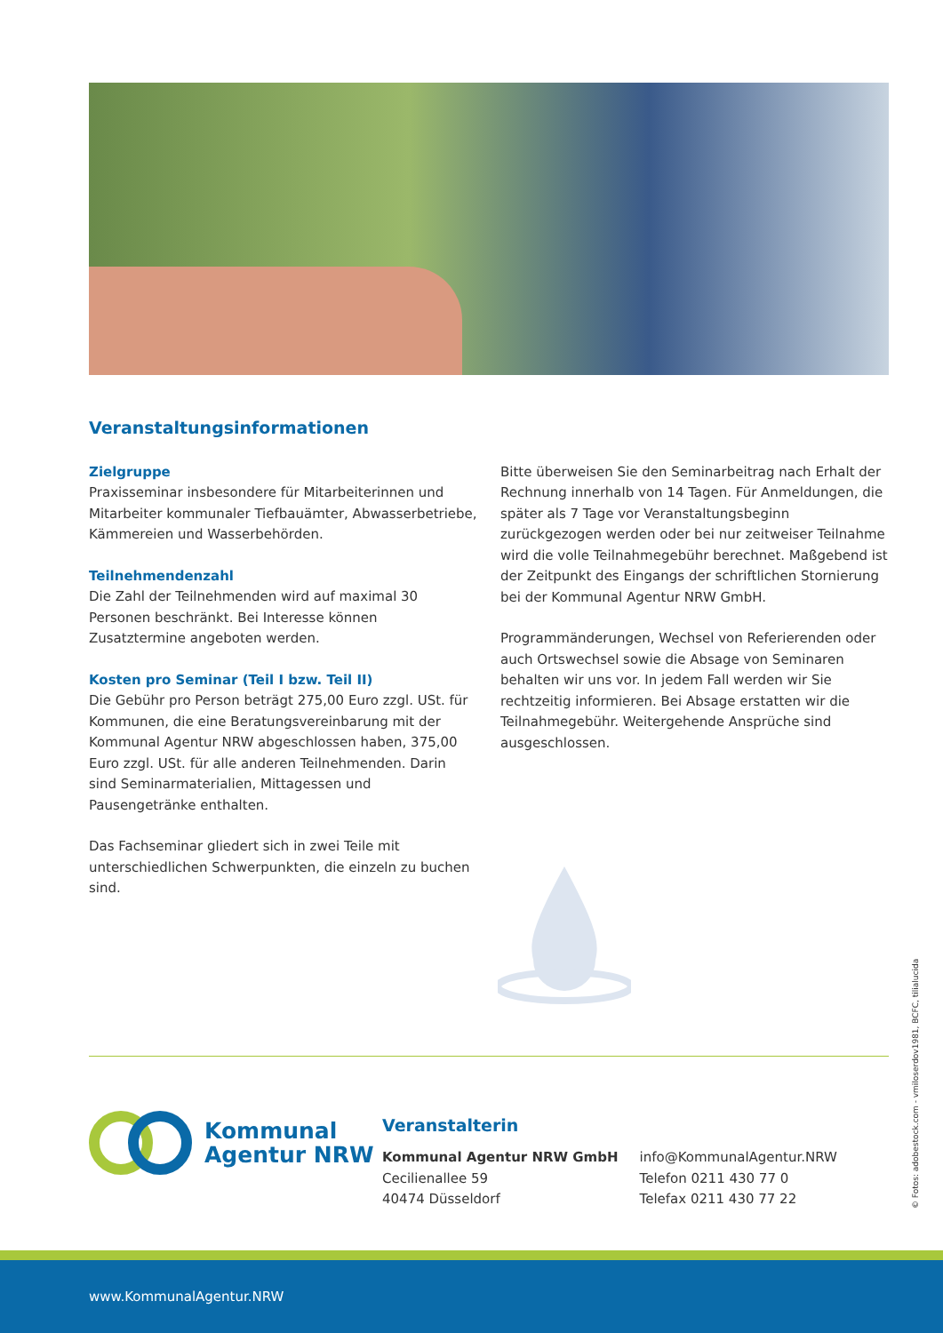Veranstaltungsinformationen
Zielgruppe
Praxisseminar insbesondere für Mitarbeiterinnen und Mitarbeiter kommunaler Tiefbauämter, Abwasserbetriebe, Kämmereien und Wasserbehörden.
Teilnehmendenzahl
Die Zahl der Teilnehmenden wird auf maximal 30 Personen beschränkt. Bei Interesse können Zusatztermine angeboten werden.
Kosten pro Seminar (Teil I bzw. Teil II)
Die Gebühr pro Person beträgt 275,00 Euro zzgl. USt. für Kommunen, die eine Beratungsvereinbarung mit der Kommunal Agentur NRW abgeschlossen haben, 375,00 Euro zzgl. USt. für alle anderen Teilnehmenden. Darin sind Seminarmaterialien, Mittagessen und Pausengetränke enthalten.
Das Fachseminar gliedert sich in zwei Teile mit unterschiedlichen Schwerpunkten, die einzeln zu buchen sind.
Bitte überweisen Sie den Seminarbeitrag nach Erhalt der Rechnung innerhalb von 14 Tagen. Für Anmeldungen, die später als 7 Tage vor Veranstaltungsbeginn zurückgezogen werden oder bei nur zeitweiser Teilnahme wird die volle Teilnahmegebühr berechnet. Maßgebend ist der Zeitpunkt des Eingangs der schriftlichen Stornierung bei der Kommunal Agentur NRW GmbH.
Programmänderungen, Wechsel von Referierenden oder auch Ortswechsel sowie die Absage von Seminaren behalten wir uns vor. In jedem Fall werden wir Sie rechtzeitig informieren. Bei Absage erstatten wir die Teilnahmegebühr. Weitergehende Ansprüche sind ausgeschlossen.
Kommunal
Agentur NRW
Veranstalterin
Kommunal Agentur NRW GmbH
Cecilienallee 59
40474 Düsseldorf
info@KommunalAgentur.NRW
Telefon 0211 430 77 0
Telefax 0211 430 77 22
© Fotos: adobestock.com - vmiloserdov1981, BCFC, tilialucida
www.KommunalAgentur.NRW